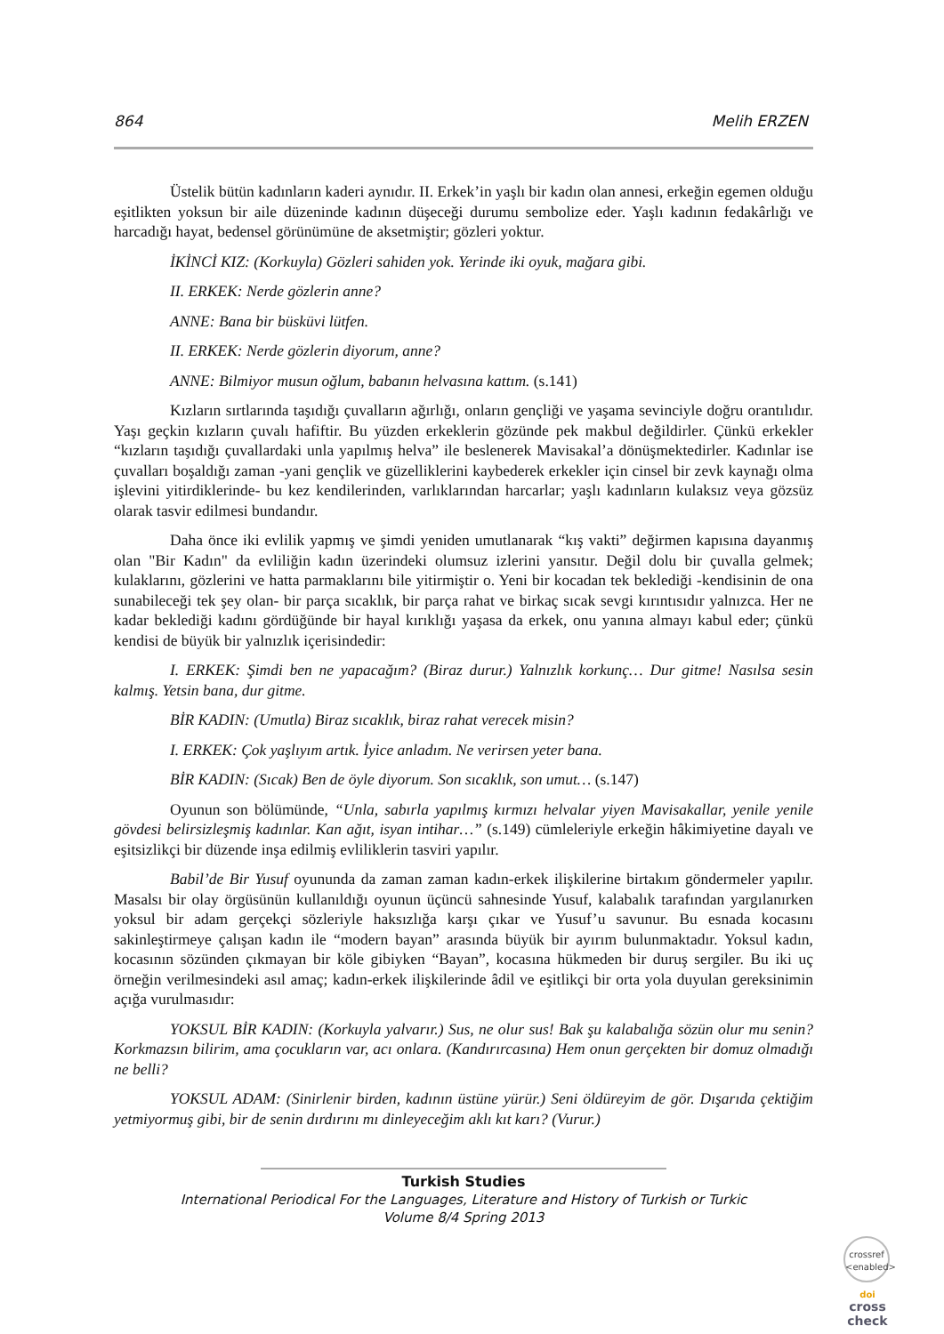864 Melih ERZEN
Üstelik bütün kadınların kaderi aynıdır. II. Erkek’in yaşlı bir kadın olan annesi, erkeğin egemen olduğu eşitlikten yoksun bir aile düzeninde kadının düşeceği durumu sembolize eder. Yaşlı kadının fedakârlığı ve harcadığı hayat, bedensel görünümüne de aksetmiştir; gözleri yoktur.
İKİNCİ KIZ: (Korkuyla) Gözleri sahiden yok. Yerinde iki oyuk, mağara gibi.
II. ERKEK: Nerde gözlerin anne?
ANNE: Bana bir büsküvi lütfen.
II. ERKEK: Nerde gözlerin diyorum, anne?
ANNE: Bilmiyor musun oğlum, babanın helvasına kattım. (s.141)
Kızların sırtlarında taşıdığı çuvalların ağırlığı, onların gençliği ve yaşama sevinciyle doğru orantılıdır. Yaşı geçkin kızların çuvalı hafiftir. Bu yüzden erkeklerin gözünde pek makbul değildirler. Çünkü erkekler “kızların taşıdığı çuvallardaki unla yapılmış helva” ile beslenerek Mavisakal’a dönüşmektedirler. Kadınlar ise çuvalları boşaldığı zaman -yani gençlik ve güzelliklerini kaybederek erkekler için cinsel bir zevk kaynağı olma işlevini yitirdiklerinde- bu kez kendilerinden, varlıklarından harcarlar; yaşlı kadınların kulaksız veya gözsüz olarak tasvir edilmesi bundandır.
Daha önce iki evlilik yapmış ve şimdi yeniden umutlanarak “kış vakti” değirmen kapısına dayanmış olan "Bir Kadın" da evliliğin kadın üzerindeki olumsuz izlerini yansıtır. Değil dolu bir çuvalla gelmek; kulaklarını, gözlerini ve hatta parmaklarını bile yitirmiştir o. Yeni bir kocadan tek beklediği -kendisinin de ona sunabileceği tek şey olan- bir parça sıcaklık, bir parça rahat ve birkaç sıcak sevgi kırıntısıdır yalnızca. Her ne kadar beklediği kadını gördüğünde bir hayal kırıklığı yaşasa da erkek, onu yanına almayı kabul eder; çünkü kendisi de büyük bir yalnızlık içerisindedir:
I. ERKEK: Şimdi ben ne yapacağım? (Biraz durur.) Yalnızlık korkunç… Dur gitme! Nasılsa sesin kalmış. Yetsin bana, dur gitme.
BİR KADIN: (Umutla) Biraz sıcaklık, biraz rahat verecek misin?
I. ERKEK: Çok yaşlıyım artık. İyice anladım. Ne verirsen yeter bana.
BİR KADIN: (Sıcak) Ben de öyle diyorum. Son sıcaklık, son umut… (s.147)
Oyunun son bölümünde, “Unla, sabırla yapılmış kırmızı helvalar yiyen Mavisakallar, yenile yenile gövdesi belirsizleşmiş kadınlar. Kan ağıt, isyan intihar…” (s.149) cümleleriyle erkeğin hâkimiyetine dayalı ve eşitsizlikçi bir düzende inşa edilmiş evliliklerin tasviri yapılır.
Babil’de Bir Yusuf oyununda da zaman zaman kadın-erkek ilişkilerine birtakım göndermeler yapılır. Masalsı bir olay örgüsünün kullanıldığı oyunun üçüncü sahnesinde Yusuf, kalabalık tarafından yargılanırken yoksul bir adam gerçekçi sözleriyle haksızlığa karşı çıkar ve Yusuf’u savunur. Bu esnada kocasını sakinleştirmeye çalışan kadın ile “modern bayan” arasında büyük bir ayırım bulunmaktadır. Yoksul kadın, kocasının sözünden çıkmayan bir köle gibiyken “Bayan”, kocasına hükmeden bir duruş sergiler. Bu iki uç örneğin verilmesindeki asıl amaç; kadın-erkek ilişkilerinde âdil ve eşitlikçi bir orta yola duyulan gereksinimin açığa vurulmasıdır:
YOKSUL BİR KADIN: (Korkuyla yalvarır.) Sus, ne olur sus! Bak şu kalabalığa sözün olur mu senin? Korkmazsın bilirim, ama çocukların var, acı onlara. (Kandırırcasına) Hem onun gerçekten bir domuz olmadığı ne belli?
YOKSUL ADAM: (Sinirlenir birden, kadının üstüne yürür.) Seni öldüreyim de gör. Dışarıda çektiğim yetmiyormuş gibi, bir de senin dırdırını mı dinleyeceğim aklı kıt karı? (Vurur.)
Turkish Studies
International Periodical For the Languages, Literature and History of Turkish or Turkic
Volume 8/4 Spring 2013
crossref
<enabled>
doi
cross
check